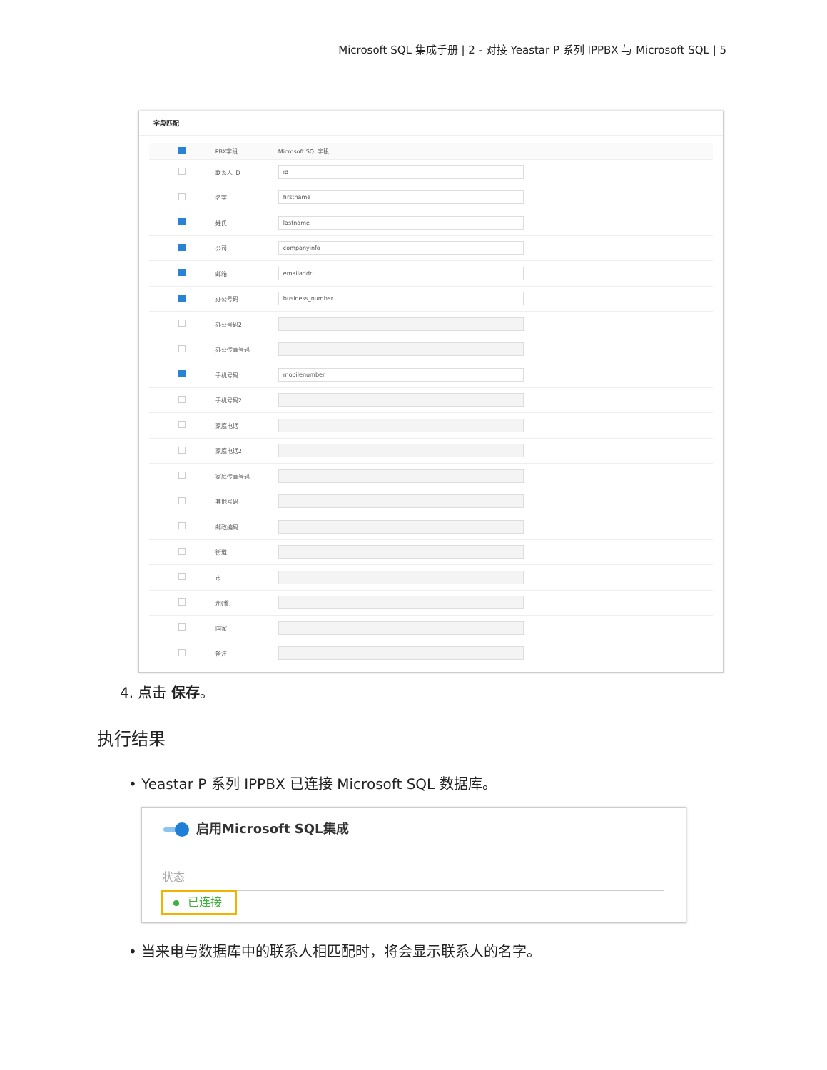Microsoft SQL 集成手册 | 2 - 对接 Yeastar P 系列 IPPBX 与 Microsoft SQL | 5
字段匹配
| | PBX字段 | Microsoft SQL字段 |
| --- | --- | --- |
| | 联系人 ID | id |
| | 名字 | firstname |
| | 姓氏 | lastname |
| | 公司 | companyinfo |
| | 邮箱 | emailaddr |
| | 办公号码 | business_number |
| | 办公号码2 | |
| | 办公传真号码 | |
| | 手机号码 | mobilenumber |
| | 手机号码2 | |
| | 家庭电话 | |
| | 家庭电话2 | |
| | 家庭传真号码 | |
| | 其他号码 | |
| | 邮政编码 | |
| | 街道 | |
| | 市 | |
| | 州(省) | |
| | 国家 | |
| | 备注 | |
4. 点击 保存。
执行结果
• Yeastar P 系列 IPPBX 已连接 Microsoft SQL 数据库。
启用Microsoft SQL集成
状态
已连接
• 当来电与数据库中的联系人相匹配时，将会显示联系人的名字。